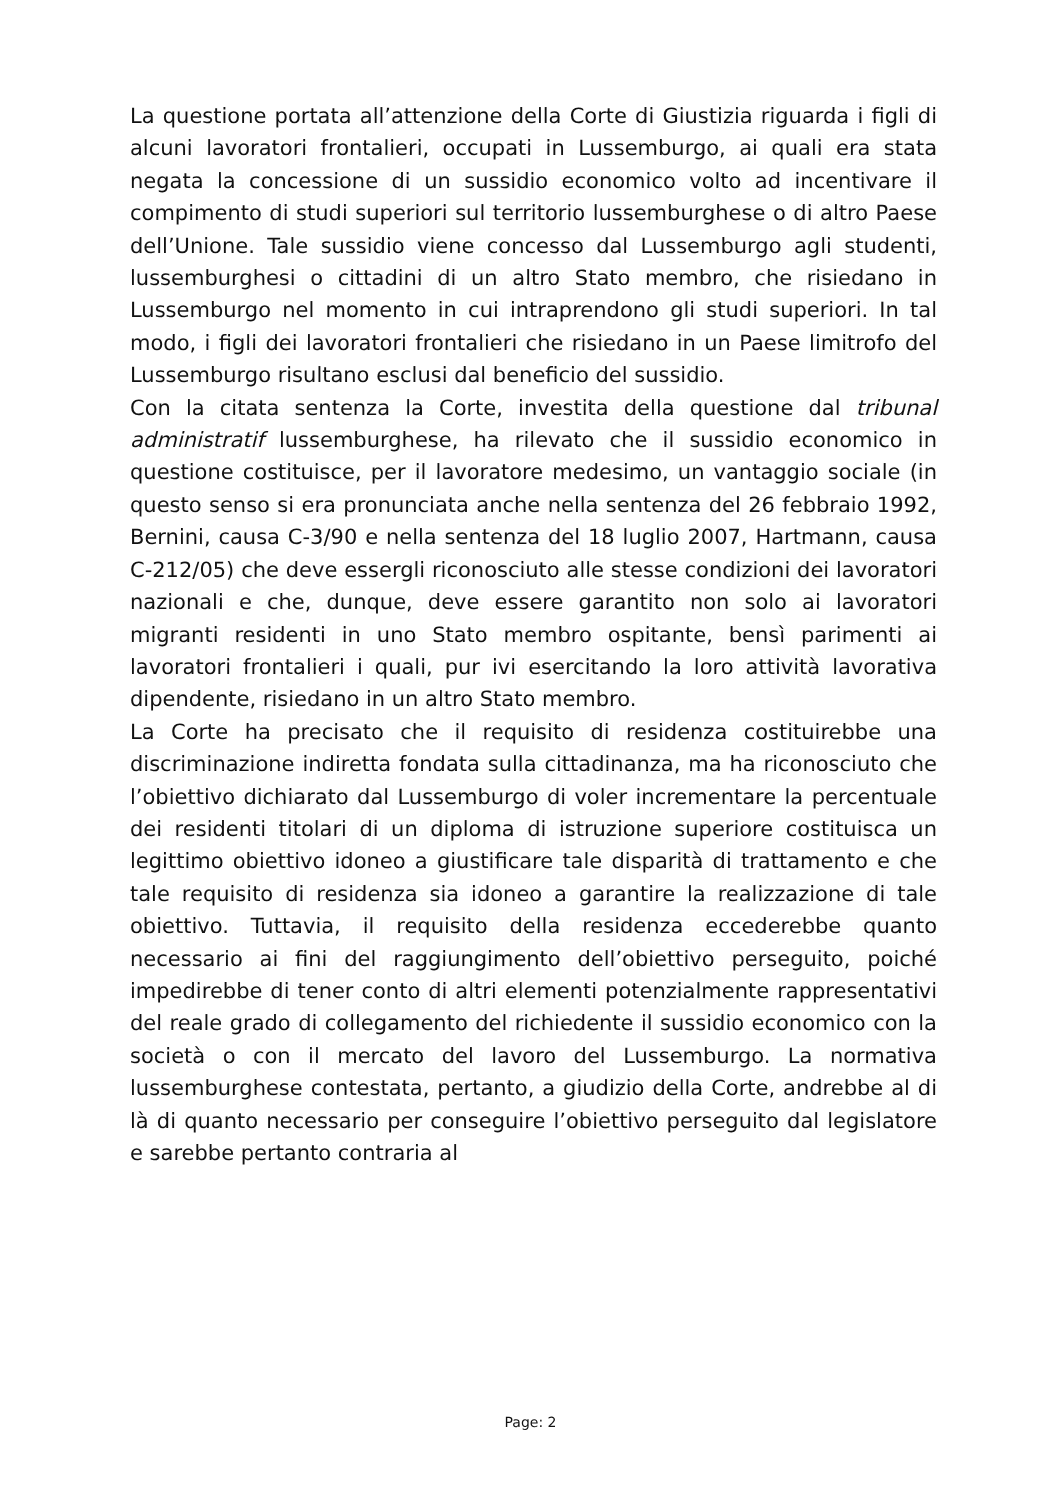La questione portata all’attenzione della Corte di Giustizia riguarda i figli di alcuni lavoratori frontalieri, occupati in Lussemburgo, ai quali era stata negata la concessione di un sussidio economico volto ad incentivare il compimento di studi superiori sul territorio lussemburghese o di altro Paese dell’Unione. Tale sussidio viene concesso dal Lussemburgo agli studenti, lussemburghesi o cittadini di un altro Stato membro, che risiedano in Lussemburgo nel momento in cui intraprendono gli studi superiori. In tal modo, i figli dei lavoratori frontalieri che risiedano in un Paese limitrofo del Lussemburgo risultano esclusi dal beneficio del sussidio.
Con la citata sentenza la Corte, investita della questione dal tribunal administratif lussemburghese, ha rilevato che il sussidio economico in questione costituisce, per il lavoratore medesimo, un vantaggio sociale (in questo senso si era pronunciata anche nella sentenza del 26 febbraio 1992, Bernini, causa C‑3/90 e nella sentenza del 18 luglio 2007, Hartmann, causa C‑212/05) che deve essergli riconosciuto alle stesse condizioni dei lavoratori nazionali e che, dunque, deve essere garantito non solo ai lavoratori migranti residenti in uno Stato membro ospitante, bensì parimenti ai lavoratori frontalieri i quali, pur ivi esercitando la loro attività lavorativa dipendente, risiedano in un altro Stato membro.
La Corte ha precisato che il requisito di residenza costituirebbe una discriminazione indiretta fondata sulla cittadinanza, ma ha riconosciuto che l’obiettivo dichiarato dal Lussemburgo di voler incrementare la percentuale dei residenti titolari di un diploma di istruzione superiore costituisca un legittimo obiettivo idoneo a giustificare tale disparità di trattamento e che tale requisito di residenza sia idoneo a garantire la realizzazione di tale obiettivo. Tuttavia, il requisito della residenza eccederebbe quanto necessario ai fini del raggiungimento dell’obiettivo perseguito, poiché impedirebbe di tener conto di altri elementi potenzialmente rappresentativi del reale grado di collegamento del richiedente il sussidio economico con la società o con il mercato del lavoro del Lussemburgo. La normativa lussemburghese contestata, pertanto, a giudizio della Corte, andrebbe al di là di quanto necessario per conseguire l’obiettivo perseguito dal legislatore e sarebbe pertanto contraria al
Page: 2